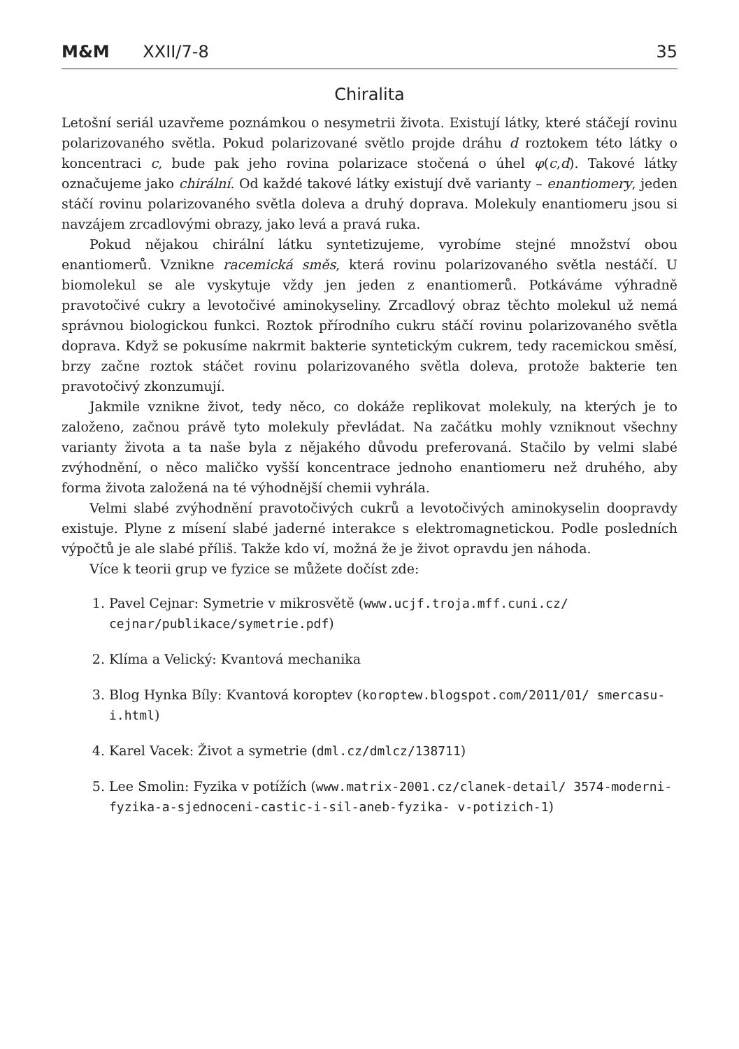M&M XXII/7-8 35
Chiralita
Letošní seriál uzavřeme poznámkou o nesymetrii života. Existují látky, které stáčejí rovinu polarizovaného světla. Pokud polarizované světlo projde dráhu d roztokem této látky o koncentraci c, bude pak jeho rovina polarizace stočená o úhel φ(c,d). Takové látky označujeme jako chirální. Od každé takové látky existují dvě varianty – enantiomery, jeden stáčí rovinu polarizovaného světla doleva a druhý doprava. Molekuly enantiomeru jsou si navzájem zrcadlovými obrazy, jako levá a pravá ruka.
Pokud nějakou chirální látku syntetizujeme, vyrobíme stejné množství obou enantiomerů. Vznikne racemická směs, která rovinu polarizovaného světla nestáčí. U biomolekul se ale vyskytuje vždy jen jeden z enantiomerů. Potkáváme výhradně pravotočivé cukry a levotočivé aminokyseliny. Zrcadlový obraz těchto molekul už nemá správnou biologickou funkci. Roztok přírodního cukru stáčí rovinu polarizovaného světla doprava. Když se pokusíme nakrmit bakterie syntetickým cukrem, tedy racemickou směsí, brzy začne roztok stáčet rovinu polarizovaného světla doleva, protože bakterie ten pravotočivý zkonzumují.
Jakmile vznikne život, tedy něco, co dokáže replikovat molekuly, na kterých je to založeno, začnou právě tyto molekuly převládat. Na začátku mohly vzniknout všechny varianty života a ta naše byla z nějakého důvodu preferovaná. Stačilo by velmi slabé zvýhodnění, o něco maličko vyšší koncentrace jednoho enantiomeru než druhého, aby forma života založená na té výhodnější chemii vyhrála.
Velmi slabé zvýhodnění pravotočivých cukrů a levotočivých aminokyselin doopravdy existuje. Plyne z mísení slabé jaderné interakce s elektromagnetickou. Podle posledních výpočtů je ale slabé příliš. Takže kdo ví, možná že je život opravdu jen náhoda.
Více k teorii grup ve fyzice se můžete dočíst zde:
1. Pavel Cejnar: Symetrie v mikrosvětě (www.ucjf.troja.mff.cuni.cz/ cejnar/publikace/symetrie.pdf)
2. Klíma a Velický: Kvantová mechanika
3. Blog Hynka Bíly: Kvantová koroptev (koroptew.blogspot.com/2011/01/ smercasu-i.html)
4. Karel Vacek: Život a symetrie (dml.cz/dmlcz/138711)
5. Lee Smolin: Fyzika v potížích (www.matrix-2001.cz/clanek-detail/ 3574-moderni-fyzika-a-sjednoceni-castic-i-sil-aneb-fyzika- v-potizich-1)